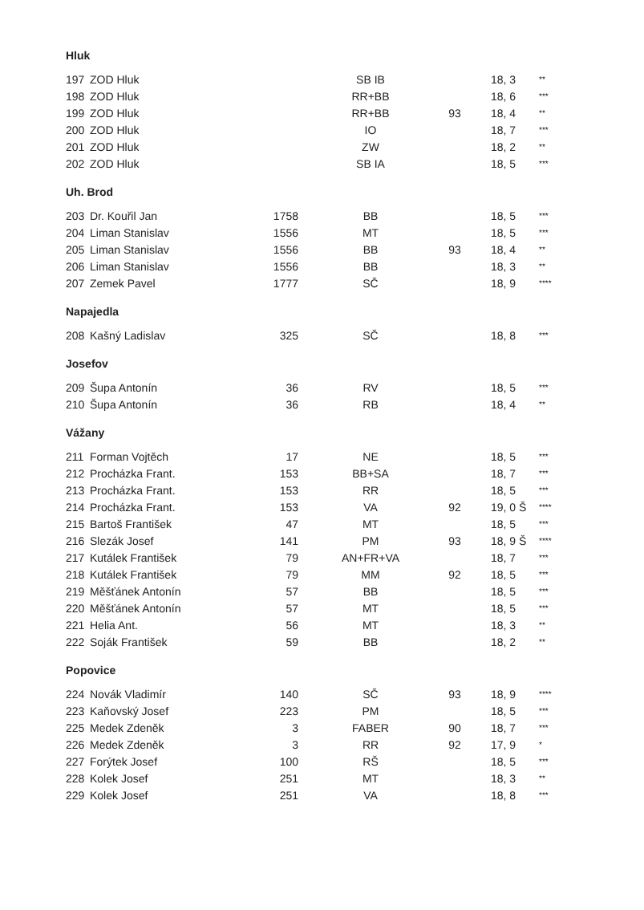| Hluk | | | | | | |
| 197 | ZOD Hluk | | SB IB | | 18, 3 | ** |
| 198 | ZOD Hluk | | RR+BB | | 18, 6 | *** |
| 199 | ZOD Hluk | | RR+BB | 93 | 18, 4 | ** |
| 200 | ZOD Hluk | | IO | | 18, 7 | *** |
| 201 | ZOD Hluk | | ZW | | 18, 2 | ** |
| 202 | ZOD Hluk | | SB IA | | 18, 5 | *** |
| Uh. Brod | | | | | | |
| 203 | Dr. Kouřil Jan | 1758 | BB | | 18, 5 | *** |
| 204 | Liman Stanislav | 1556 | MT | | 18, 5 | *** |
| 205 | Liman Stanislav | 1556 | BB | 93 | 18, 4 | ** |
| 206 | Liman Stanislav | 1556 | BB | | 18, 3 | ** |
| 207 | Zemek Pavel | 1777 | SČ | | 18, 9 | **** |
| Napajedla | | | | | | |
| 208 | Kašný Ladislav | 325 | SČ | | 18, 8 | *** |
| Josefov | | | | | | |
| 209 | Šupa Antonín | 36 | RV | | 18, 5 | *** |
| 210 | Šupa Antonín | 36 | RB | | 18, 4 | ** |
| Vážany | | | | | | |
| 211 | Forman Vojtěch | 17 | NE | | 18, 5 | *** |
| 212 | Procházka Frant. | 153 | BB+SA | | 18, 7 | *** |
| 213 | Procházka Frant. | 153 | RR | | 18, 5 | *** |
| 214 | Procházka Frant. | 153 | VA | 92 | 19, 0 Š | **** |
| 215 | Bartoš František | 47 | MT | | 18, 5 | *** |
| 216 | Slezák Josef | 141 | PM | 93 | 18, 9 Š | **** |
| 217 | Kutálek František | 79 | AN+FR+VA | | 18, 7 | *** |
| 218 | Kutálek František | 79 | MM | 92 | 18, 5 | *** |
| 219 | Měšťánek Antonín | 57 | BB | | 18, 5 | *** |
| 220 | Měšťánek Antonín | 57 | MT | | 18, 5 | *** |
| 221 | Helia Ant. | 56 | MT | | 18, 3 | ** |
| 222 | Soják František | 59 | BB | | 18, 2 | ** |
| Popovice | | | | | | |
| 224 | Novák Vladimír | 140 | SČ | 93 | 18, 9 | **** |
| 223 | Kaňovský Josef | 223 | PM | | 18, 5 | *** |
| 225 | Medek Zdeněk | 3 | FABER | 90 | 18, 7 | *** |
| 226 | Medek Zdeněk | 3 | RR | 92 | 17, 9 | * |
| 227 | Forýtek Josef | 100 | RŠ | | 18, 5 | *** |
| 228 | Kolek Josef | 251 | MT | | 18, 3 | ** |
| 229 | Kolek Josef | 251 | VA | | 18, 8 | *** |